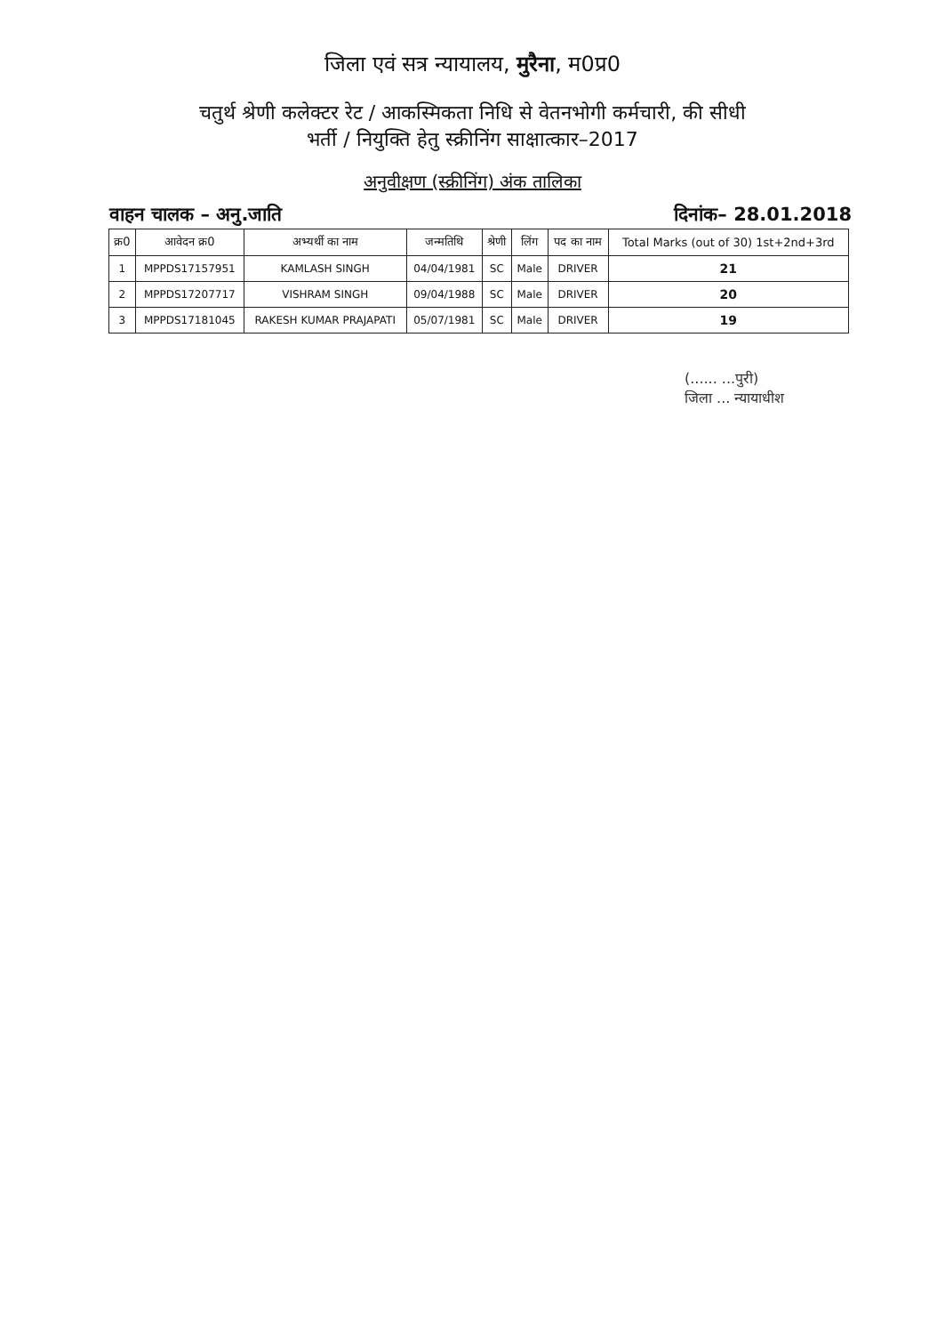जिला एवं सत्र न्यायालय, मुरैना, म0प्र0
चतुर्थ श्रेणी कलेक्टर रेट / आकस्मिकता निधि से वेतनभोगी कर्मचारी, की सीधी
भर्ती / नियुक्ति हेतु स्क्रीनिंग साक्षात्कार–2017
अनुवीक्षण (स्क्रीनिंग) अंक तालिका
वाहन चालक – अनु.जाति दिनांक– 28.01.2018
| क्र0 | आवेदन क्र0 | अभ्यर्थी का नाम | जन्मतिथि | श्रेणी | लिंग | पद का नाम | Total Marks (out of 30) 1st+2nd+3rd |
| --- | --- | --- | --- | --- | --- | --- | --- |
| 1 | MPPDS17157951 | KAMLASH SINGH | 04/04/1981 | SC | Male | DRIVER | 21 |
| 2 | MPPDS17207717 | VISHRAM SINGH | 09/04/1988 | SC | Male | DRIVER | 20 |
| 3 | MPPDS17181045 | RAKESH KUMAR PRAJAPATI | 05/07/1981 | SC | Male | DRIVER | 19 |
(...... ...पुरी)
जिला ... न्यायाधीश